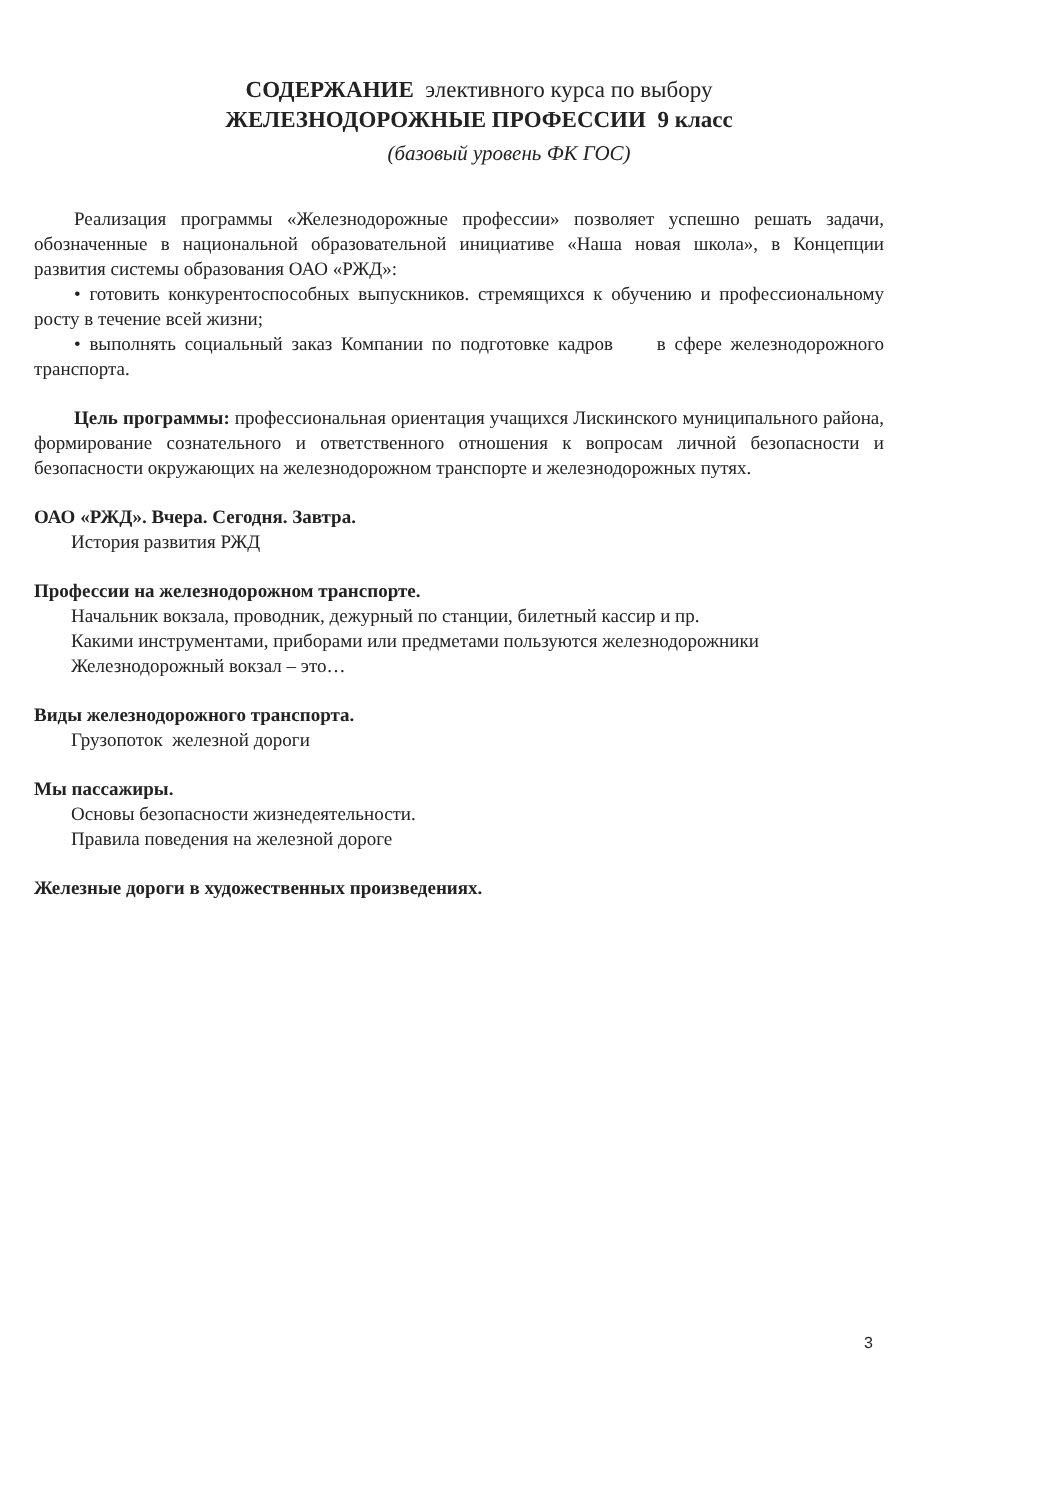СОДЕРЖАНИЕ элективного курса по выбору
ЖЕЛЕЗНОДОРОЖНЫЕ ПРОФЕССИИ 9 класс
(базовый уровень ФК ГОС)
Реализация программы «Железнодорожные профессии» позволяет успешно решать задачи, обозначенные в национальной образовательной инициативе «Наша новая школа», в Концепции развития системы образования ОАО «РЖД»:
• готовить конкурентоспособных выпускников. стремящихся к обучению и профессиональному росту в течение всей жизни;
• выполнять социальный заказ Компании по подготовке кадров в сфере железнодорожного транспорта.
Цель программы: профессиональная ориентация учащихся Лискинского муниципального района, формирование сознательного и ответственного отношения к вопросам личной безопасности и безопасности окружающих на железнодорожном транспорте и железнодорожных путях.
ОАО «РЖД». Вчера. Сегодня. Завтра.
История развития РЖД
Профессии на железнодорожном транспорте.
Начальник вокзала, проводник, дежурный по станции, билетный кассир и пр.
Какими инструментами, приборами или предметами пользуются железнодорожники
Железнодорожный вокзал – это…
Виды железнодорожного транспорта.
Грузопоток железной дороги
Мы пассажиры.
Основы безопасности жизнедеятельности.
Правила поведения на железной дороге
Железные дороги в художественных произведениях.
3